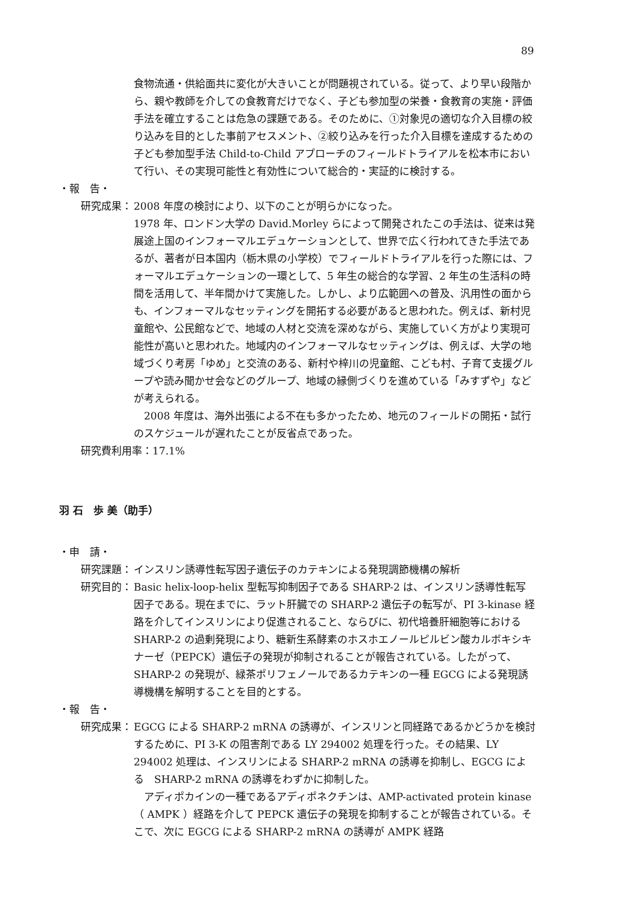89
食物流通・供給面共に変化が大きいことが問題視されている。従って、より早い段階から、親や教師を介しての食教育だけでなく、子ども参加型の栄養・食教育の実施・評価手法を確立することは危急の課題である。そのために、①対象児の適切な介入目標の絞り込みを目的とした事前アセスメント、②絞り込みを行った介入目標を達成するための子ども参加型手法 Child-to-Child アプローチのフィールドトライアルを松本市において行い、その実現可能性と有効性について総合的・実証的に検討する。
・報　告・
研究成果： 2008 年度の検討により、以下のことが明らかになった。
1978 年、ロンドン大学の David.Morley らによって開発されたこの手法は、従来は発展途上国のインフォーマルエデュケーションとして、世界で広く行われてきた手法であるが、著者が日本国内（栃木県の小学校）でフィールドトライアルを行った際には、フォーマルエデュケーションの一環として、5 年生の総合的な学習、2 年生の生活科の時間を活用して、半年間かけて実施した。しかし、より広範囲への普及、汎用性の面からも、インフォーマルなセッティングを開拓する必要があると思われた。例えば、新村児童館や、公民館などで、地域の人材と交流を深めながら、実施していく方がより実現可能性が高いと思われた。地域内のインフォーマルなセッティングは、例えば、大学の地域づくり考房「ゆめ」と交流のある、新村や梓川の児童館、こども村、子育て支援グループや読み聞かせ会などのグループ、地域の縁側づくりを進めている「みすずや」などが考えられる。
　2008 年度は、海外出張による不在も多かったため、地元のフィールドの開拓・試行のスケジュールが遅れたことが反省点であった。
研究費利用率：17.1%
羽 石　歩 美（助手）
・申　請・
研究課題： インスリン誘導性転写因子遺伝子のカテキンによる発現調節機構の解析
研究目的： Basic helix-loop-helix 型転写抑制因子である SHARP-2 は、インスリン誘導性転写因子である。現在までに、ラット肝臓での SHARP-2 遺伝子の転写が、PI 3-kinase 経路を介してインスリンにより促進されること、ならびに、初代培養肝細胞等における SHARP-2 の過剰発現により、糖新生系酵素のホスホエノールピルビン酸カルボキシキナーゼ（PEPCK）遺伝子の発現が抑制されることが報告されている。したがって、SHARP-2 の発現が、緑茶ポリフェノールであるカテキンの一種 EGCG による発現誘導機構を解明することを目的とする。
・報　告・
研究成果： EGCG による SHARP-2 mRNA の誘導が、インスリンと同経路であるかどうかを検討するために、PI 3-K の阻害剤である LY 294002 処理を行った。その結果、LY 294002 処理は、インスリンによる SHARP-2 mRNA の誘導を抑制し、EGCG による　SHARP-2 mRNA の誘導をわずかに抑制した。
　アディポカインの一種であるアディポネクチンは、AMP-activated protein kinase（ AMPK ）経路を介して PEPCK 遺伝子の発現を抑制することが報告されている。そこで、次に EGCG による SHARP-2 mRNA の誘導が AMPK 経路